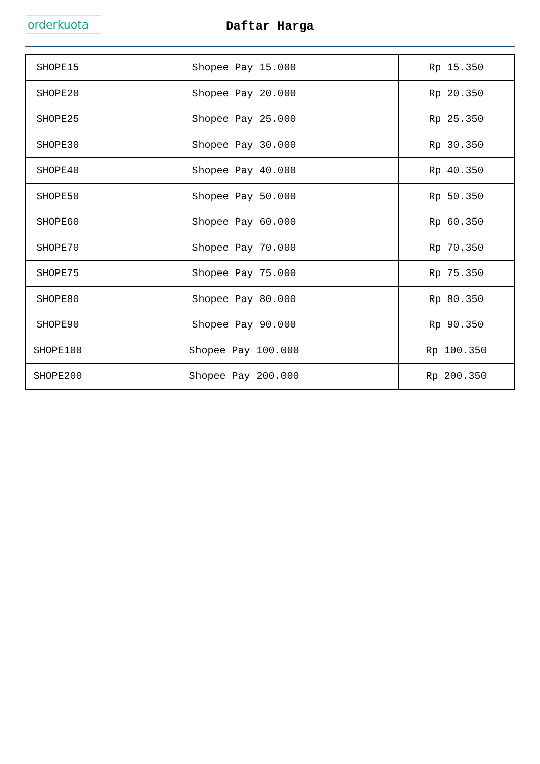orderkuota
Daftar Harga
| SHOPE15 | Shopee Pay 15.000 | Rp 15.350 |
| SHOPE20 | Shopee Pay 20.000 | Rp 20.350 |
| SHOPE25 | Shopee Pay 25.000 | Rp 25.350 |
| SHOPE30 | Shopee Pay 30.000 | Rp 30.350 |
| SHOPE40 | Shopee Pay 40.000 | Rp 40.350 |
| SHOPE50 | Shopee Pay 50.000 | Rp 50.350 |
| SHOPE60 | Shopee Pay 60.000 | Rp 60.350 |
| SHOPE70 | Shopee Pay 70.000 | Rp 70.350 |
| SHOPE75 | Shopee Pay 75.000 | Rp 75.350 |
| SHOPE80 | Shopee Pay 80.000 | Rp 80.350 |
| SHOPE90 | Shopee Pay 90.000 | Rp 90.350 |
| SHOPE100 | Shopee Pay 100.000 | Rp 100.350 |
| SHOPE200 | Shopee Pay 200.000 | Rp 200.350 |